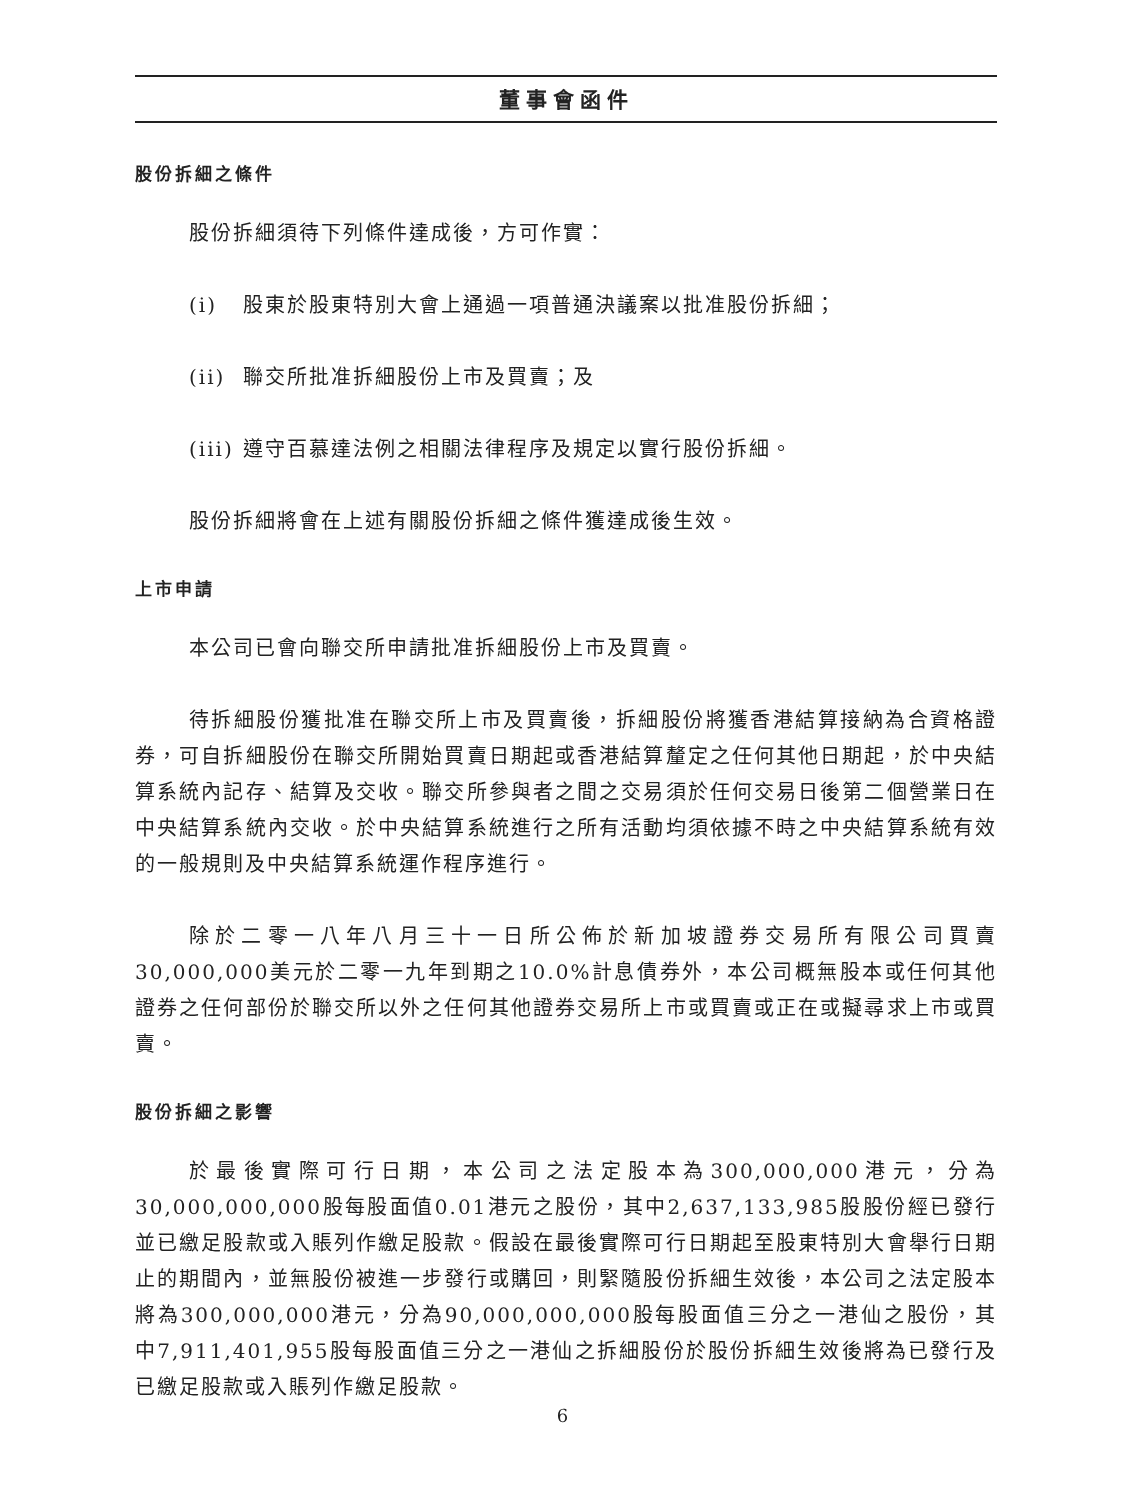董事會函件
股份拆細之條件
股份拆細須待下列條件達成後，方可作實：
(i) 股東於股東特別大會上通過一項普通決議案以批准股份拆細；
(ii) 聯交所批准拆細股份上市及買賣；及
(iii) 遵守百慕達法例之相關法律程序及規定以實行股份拆細。
股份拆細將會在上述有關股份拆細之條件獲達成後生效。
上市申請
本公司已會向聯交所申請批准拆細股份上市及買賣。
待拆細股份獲批准在聯交所上市及買賣後，拆細股份將獲香港結算接納為合資格證券，可自拆細股份在聯交所開始買賣日期起或香港結算釐定之任何其他日期起，於中央結算系統內記存、結算及交收。聯交所參與者之間之交易須於任何交易日後第二個營業日在中央結算系統內交收。於中央結算系統進行之所有活動均須依據不時之中央結算系統有效的一般規則及中央結算系統運作程序進行。
除於二零一八年八月三十一日所公佈於新加坡證券交易所有限公司買賣30,000,000美元於二零一九年到期之10.0%計息債券外，本公司概無股本或任何其他證券之任何部份於聯交所以外之任何其他證券交易所上市或買賣或正在或擬尋求上市或買賣。
股份拆細之影響
於最後實際可行日期，本公司之法定股本為300,000,000港元，分為30,000,000,000股每股面值0.01港元之股份，其中2,637,133,985股股份經已發行並已繳足股款或入賬列作繳足股款。假設在最後實際可行日期起至股東特別大會舉行日期止的期間內，並無股份被進一步發行或購回，則緊隨股份拆細生效後，本公司之法定股本將為300,000,000港元，分為90,000,000,000股每股面值三分之一港仙之股份，其中7,911,401,955股每股面值三分之一港仙之拆細股份於股份拆細生效後將為已發行及已繳足股款或入賬列作繳足股款。
6